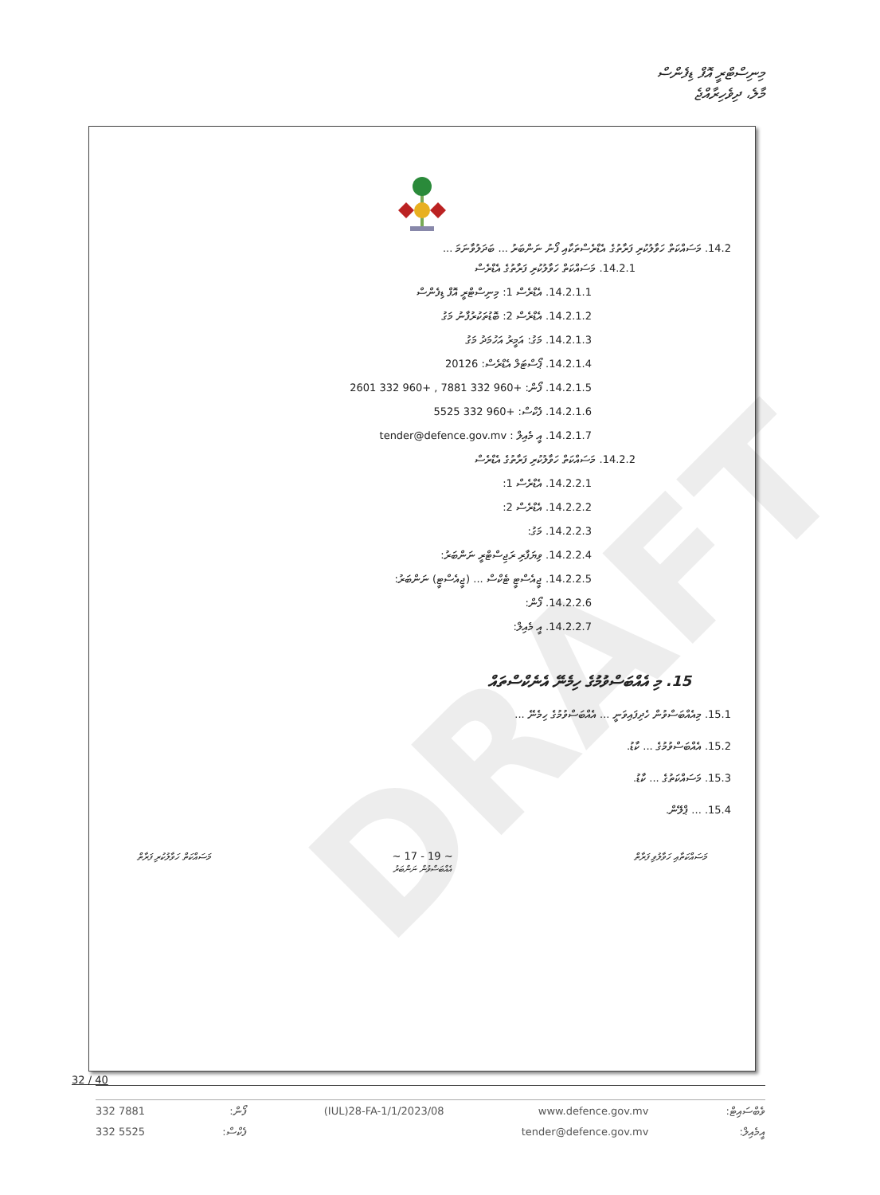މިނިސްޓްރީ އޮފް ޑިފެންސް
މާލެ، ދިވެހިރާއްޖެ
DRAFT
14.2. މަސައްކަތް ހަވާލުކުރި ފަރާތުގެ އެޑްރެސްތަކާއި ފޯނު ނަންބަރު ... ބަދަލުވާނަމަ ...
14.2.1. މަސައްކަތް ހަވާލުކުރި ފަރާތުގެ އެޑްރެސް
14.2.1.1. އެޑްރެސް 1: މިނިސްޓްރީ އޮފް ޑިފެންސް
14.2.1.2. އެޑްރެސް 2: ބޮޑުތަކުރުފާނު މަގު
14.2.1.3. މަގު: އަމީރު އަހުމަދު މަގު
14.2.1.4. ޕޯސްޓަލް އެޑްރެސް: 20126
14.2.1.5. ފޯން: +960 332 7881 , +960 332 2601
14.2.1.6. ފެކްސް: +960 332 5525
14.2.1.7. އީ މެއިލް : tender@defence.gov.mv
14.2.2. މަސައްކަތް ހަވާލުކުރި ފަރާތުގެ އެޑްރެސް
14.2.2.1. އެޑްރެސް 1:
14.2.2.2. އެޑްރެސް 2:
14.2.2.3. މަގު:
14.2.2.4. ވިޔަފާރި ރަޖިސްޓްރީ ނަންބަރު:
14.2.2.5. ޖީއެސްޓީ ޓެކްސް ... (ޖީއެސްޓީ) ނަންބަރު:
14.2.2.6. ފޯން:
14.2.2.7. އީ މެއިލް:
15. މި އެއްބަސްވުމުގެ ހިމެނޭ އެނެކްސްތައް
15.1. މިއެއްބަސްވުން ހެދިފައިވަނީ ... އެއްބަސްވުމުގެ ހިމެނޭ ...
15.2. އެއްބަސްވުމުގެ ... ކާޑު.
15.3. މަސައްކަތުގެ ... ކާޑު.
15.4. ... ޕްލޭން.
މަސައްކަތް ހަވާލުކުރި ފަރާތް ~ 17 - 19 ~
އެއްބަސްވުން ނަންބަރު މަސައްކަތާއި ހަވާލުވި ފަރާތް
32 / 40
332 7881
332 5525
ފޯން:
ފެކްސް:
(IUL)28-FA-1/1/2023/08 www.defence.gov.mv
tender@defence.gov.mv
ވެބްސައިޓް:
އީމެއިލް: